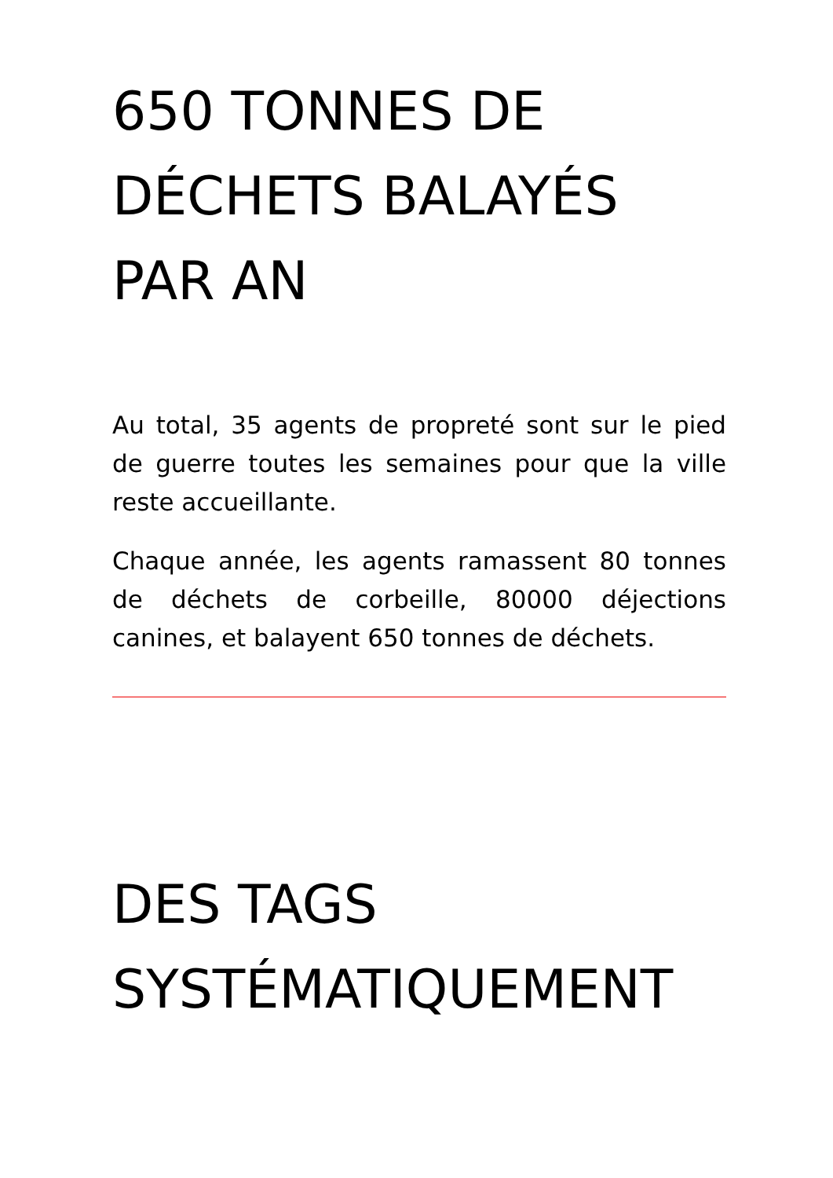650 TONNES DE
DÉCHETS BALAYÉS
PAR AN
Au total, 35 agents de propreté sont sur le pied de guerre toutes les semaines pour que la ville reste accueillante.
Chaque année, les agents ramassent 80 tonnes de déchets de corbeille, 80000 déjections canines, et balayent 650 tonnes de déchets.
DES TAGS
SYSTÉMATIQUEMENT